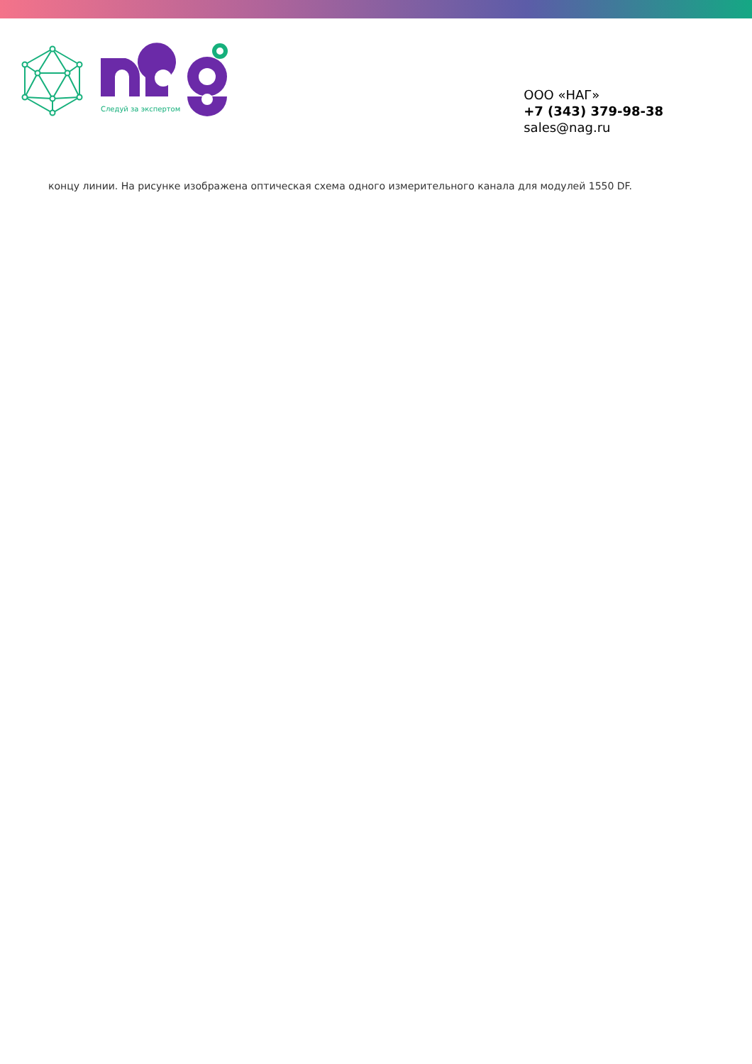Следуй за экспертом
ООО «НАГ»
+7 (343) 379-98-38
sales@nag.ru
концу линии. На рисунке изображена оптическая схема одного измерительного канала для модулей 1550 DF.